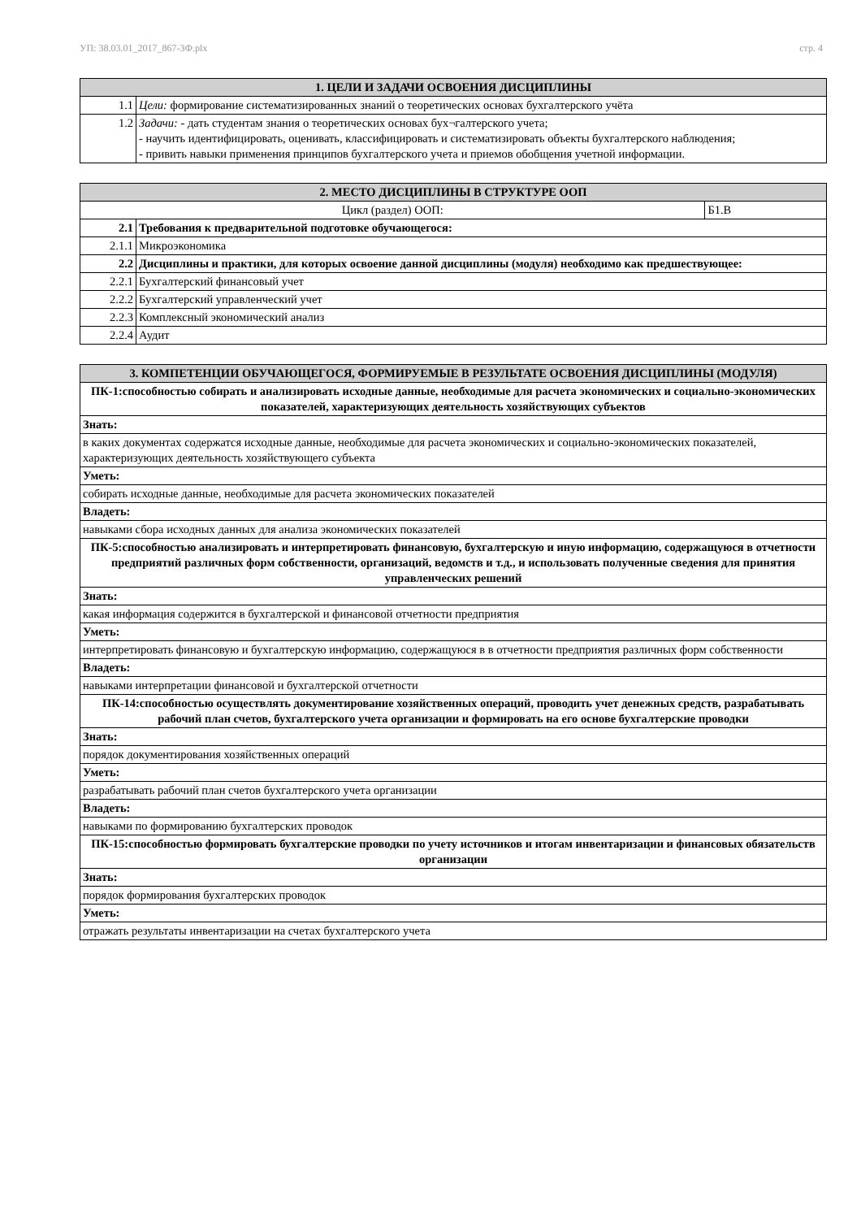УП: 38.03.01_2017_867-3Ф.plx стр. 4
| 1. ЦЕЛИ И ЗАДАЧИ ОСВОЕНИЯ ДИСЦИПЛИНЫ | |
| --- | --- |
| 1.1 | Цели: формирование систематизированных знаний о теоретических основах бухгалтерского учёта |
| 1.2 | Задачи: - дать студентам знания о теоретических основах бух¬галтерского учета; - научить идентифицировать, оценивать, классифицировать и систематизировать объекты бухгалтерского наблюдения; - привить навыки применения принципов бухгалтерского учета и приемов обобщения учетной информации. |
| 2. МЕСТО ДИСЦИПЛИНЫ В СТРУКТУРЕ ООП | | |
| --- | --- | --- |
| Цикл (раздел) ООП: | | Б1.В |
| 2.1 | Требования к предварительной подготовке обучающегося: | |
| 2.1.1 | Микроэкономика | |
| 2.2 | Дисциплины и практики, для которых освоение данной дисциплины (модуля) необходимо как предшествующее: | |
| 2.2.1 | Бухгалтерский финансовый учет | |
| 2.2.2 | Бухгалтерский управленческий учет | |
| 2.2.3 | Комплексный экономический анализ | |
| 2.2.4 | Аудит | |
| 3. КОМПЕТЕНЦИИ ОБУЧАЮЩЕГОСЯ, ФОРМИРУЕМЫЕ В РЕЗУЛЬТАТЕ ОСВОЕНИЯ ДИСЦИПЛИНЫ (МОДУЛЯ) |
| --- |
| ПК-1:способностью собирать и анализировать исходные данные, необходимые для расчета экономических и социально-экономических показателей, характеризующих деятельность хозяйствующих субъектов |
| Знать: |
| в каких документах содержатся исходные данные, необходимые для расчета экономических и социально-экономических показателей, характеризующих деятельность хозяйствующего субъекта |
| Уметь: |
| собирать исходные данные, необходимые для расчета экономических показателей |
| Владеть: |
| навыками сбора исходных данных для анализа экономических показателей |
| ПК-5:способностью анализировать и интерпретировать финансовую, бухгалтерскую и иную информацию, содержащуюся в отчетности предприятий различных форм собственности, организаций, ведомств и т.д., и использовать полученные сведения для принятия управленческих решений |
| Знать: |
| какая информация содержится в бухгалтерской и финансовой отчетности предприятия |
| Уметь: |
| интерпретировать финансовую и бухгалтерскую информацию, содержащуюся в в отчетности предприятия различных форм собственности |
| Владеть: |
| навыками интерпретации финансовой и бухгалтерской отчетности |
| ПК-14:способностью осуществлять документирование хозяйственных операций, проводить учет денежных средств, разрабатывать рабочий план счетов, бухгалтерского учета организации и формировать на его основе бухгалтерские проводки |
| Знать: |
| порядок документирования хозяйственных операций |
| Уметь: |
| разрабатывать рабочий план счетов бухгалтерского учета организации |
| Владеть: |
| навыками по формированию бухгалтерских проводок |
| ПК-15:способностью формировать бухгалтерские проводки по учету источников и итогам инвентаризации и финансовых обязательств организации |
| Знать: |
| порядок формирования бухгалтерских проводок |
| Уметь: |
| отражать результаты инвентаризации на счетах бухгалтерского учета |